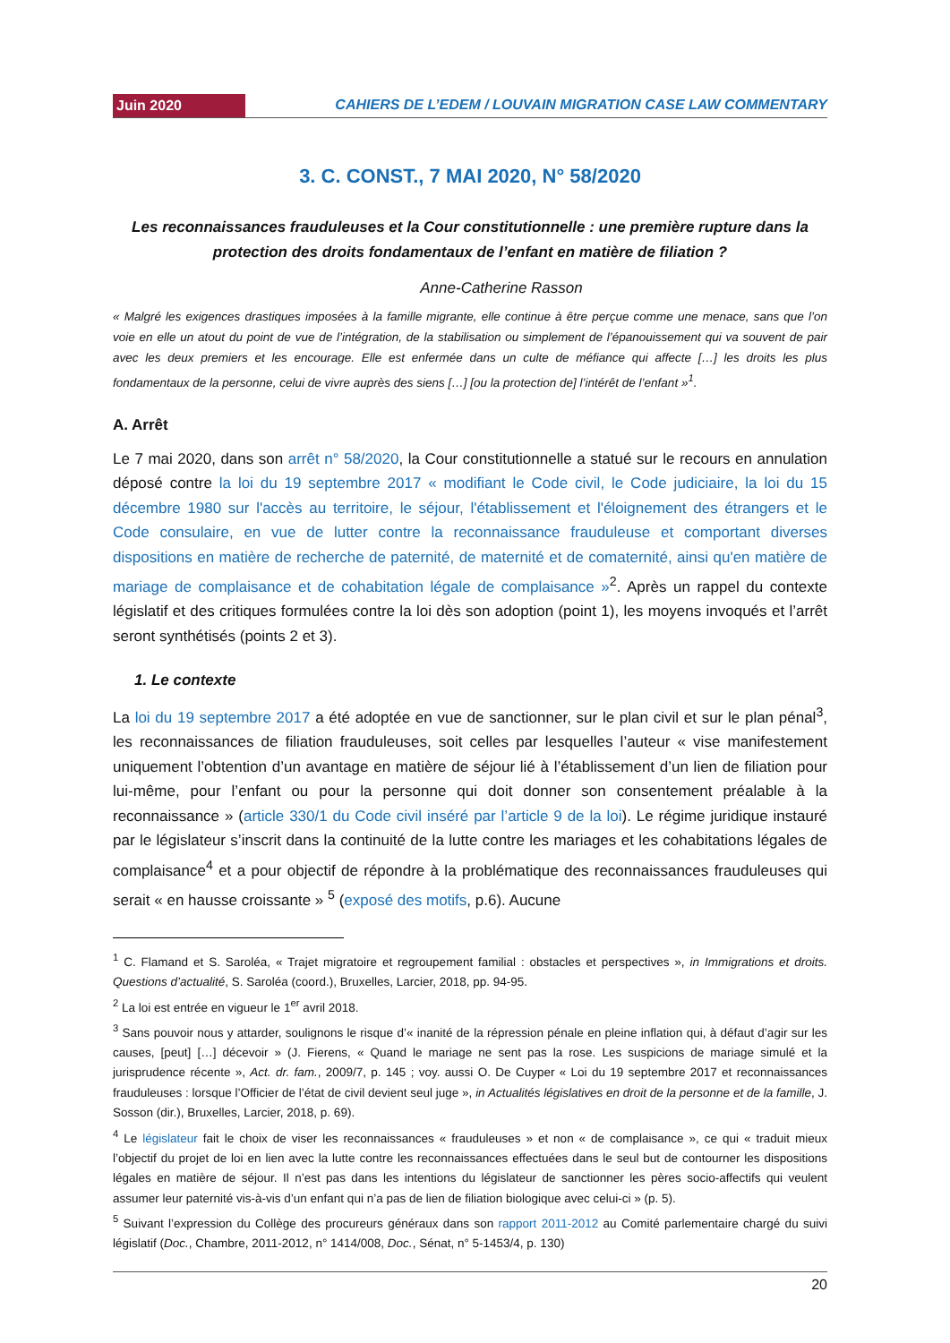Juin 2020
CAHIERS DE L’EDEM / LOUVAIN MIGRATION CASE LAW COMMENTARY
3. C. CONST., 7 MAI 2020, N° 58/2020
Les reconnaissances frauduleuses et la Cour constitutionnelle : une première rupture dans la protection des droits fondamentaux de l’enfant en matière de filiation ?
Anne-Catherine Rasson
« Malgré les exigences drastiques imposées à la famille migrante, elle continue à être perçue comme une menace, sans que l’on voie en elle un atout du point de vue de l’intégration, de la stabilisation ou simplement de l’épanouissement qui va souvent de pair avec les deux premiers et les encourage. Elle est enfermée dans un culte de méfiance qui affecte […] les droits les plus fondamentaux de la personne, celui de vivre auprès des siens […] [ou la protection de] l’intérêt de l’enfant »<sup>1</sup>.
A. Arrêt
Le 7 mai 2020, dans son arrêt n° 58/2020, la Cour constitutionnelle a statué sur le recours en annulation déposé contre la loi du 19 septembre 2017 « modifiant le Code civil, le Code judiciaire, la loi du 15 décembre 1980 sur l'accès au territoire, le séjour, l'établissement et l'éloignement des étrangers et le Code consulaire, en vue de lutter contre la reconnaissance frauduleuse et comportant diverses dispositions en matière de recherche de paternité, de maternité et de comaternité, ainsi qu'en matière de mariage de complaisance et de cohabitation légale de complaisance »<sup>2</sup>. Après un rappel du contexte législatif et des critiques formulées contre la loi dès son adoption (point 1), les moyens invoqués et l’arrêt seront synthétisés (points 2 et 3).
1. Le contexte
La loi du 19 septembre 2017 a été adoptée en vue de sanctionner, sur le plan civil et sur le plan pénal<sup>3</sup>, les reconnaissances de filiation frauduleuses, soit celles par lesquelles l’auteur « vise manifestement uniquement l’obtention d’un avantage en matière de séjour lié à l’établissement d’un lien de filiation pour lui-même, pour l’enfant ou pour la personne qui doit donner son consentement préalable à la reconnaissance » (article 330/1 du Code civil inséré par l’article 9 de la loi). Le régime juridique instauré par le législateur s’inscrit dans la continuité de la lutte contre les mariages et les cohabitations légales de complaisance<sup>4</sup> et a pour objectif de répondre à la problématique des reconnaissances frauduleuses qui serait « en hausse croissante » <sup>5</sup> (exposé des motifs, p.6). Aucune
<sup>1</sup> C. Flamand et S. Saroléa, « Trajet migratoire et regroupement familial : obstacles et perspectives », in Immigrations et droits. Questions d’actualité, S. Saroléa (coord.), Bruxelles, Larcier, 2018, pp. 94-95.
<sup>2</sup> La loi est entrée en vigueur le 1<sup>er</sup> avril 2018.
<sup>3</sup> Sans pouvoir nous y attarder, soulignons le risque d’« inanité de la répression pénale en pleine inflation qui, à défaut d’agir sur les causes, [peut] […] décevoir » (J. Fierens, « Quand le mariage ne sent pas la rose. Les suspicions de mariage simulé et la jurisprudence récente », Act. dr. fam., 2009/7, p. 145 ; voy. aussi O. De Cuyper « Loi du 19 septembre 2017 et reconnaissances frauduleuses : lorsque l’Officier de l’état de civil devient seul juge », in Actualités législatives en droit de la personne et de la famille, J. Sosson (dir.), Bruxelles, Larcier, 2018, p. 69).
<sup>4</sup> Le législateur fait le choix de viser les reconnaissances « frauduleuses » et non « de complaisance », ce qui « traduit mieux l’objectif du projet de loi en lien avec la lutte contre les reconnaissances effectuées dans le seul but de contourner les dispositions légales en matière de séjour. Il n’est pas dans les intentions du législateur de sanctionner les pères socio-affectifs qui veulent assumer leur paternité vis-à-vis d’un enfant qui n’a pas de lien de filiation biologique avec celui-ci » (p. 5).
<sup>5</sup> Suivant l’expression du Collège des procureurs généraux dans son rapport 2011-2012 au Comité parlementaire chargé du suivi législatif (Doc., Chambre, 2011-2012, n° 1414/008, Doc., Sénat, n° 5-1453/4, p. 130)
20